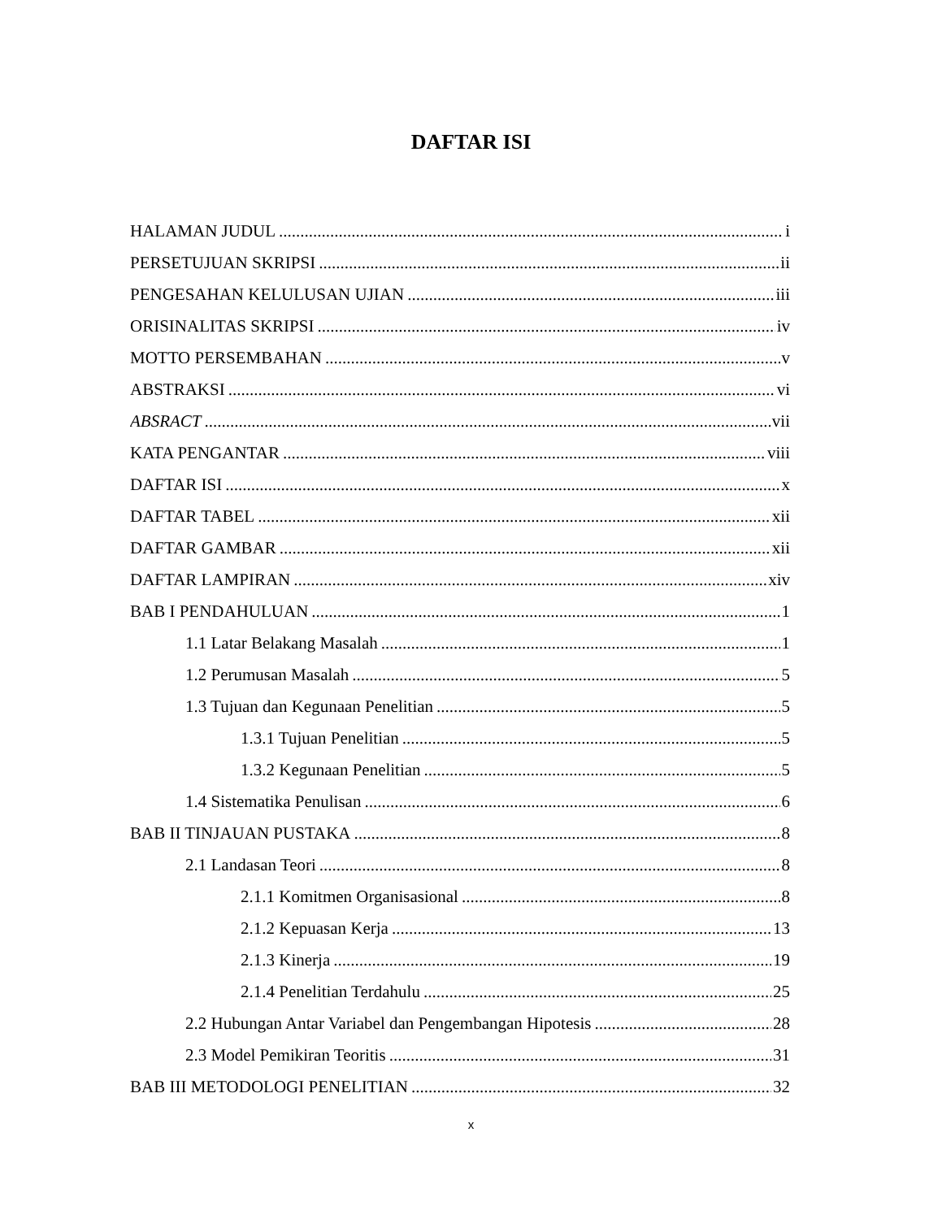DAFTAR ISI
HALAMAN JUDUL i
PERSETUJUAN SKRIPSI ii
PENGESAHAN KELULUSAN UJIAN iii
ORISINALITAS SKRIPSI iv
MOTTO PERSEMBAHAN v
ABSTRAKSI vi
ABSRACT vii
KATA PENGANTAR viii
DAFTAR ISI x
DAFTAR TABEL xii
DAFTAR GAMBAR xii
DAFTAR LAMPIRAN xiv
BAB I PENDAHULUAN 1
1.1 Latar Belakang Masalah 1
1.2 Perumusan Masalah 5
1.3 Tujuan dan Kegunaan Penelitian 5
1.3.1 Tujuan Penelitian 5
1.3.2 Kegunaan Penelitian 5
1.4 Sistematika Penulisan 6
BAB II TINJAUAN PUSTAKA 8
2.1 Landasan Teori 8
2.1.1 Komitmen Organisasional 8
2.1.2 Kepuasan Kerja 13
2.1.3 Kinerja 19
2.1.4 Penelitian Terdahulu 25
2.2 Hubungan Antar Variabel dan Pengembangan Hipotesis 28
2.3 Model Pemikiran Teoritis 31
BAB III METODOLOGI PENELITIAN 32
x